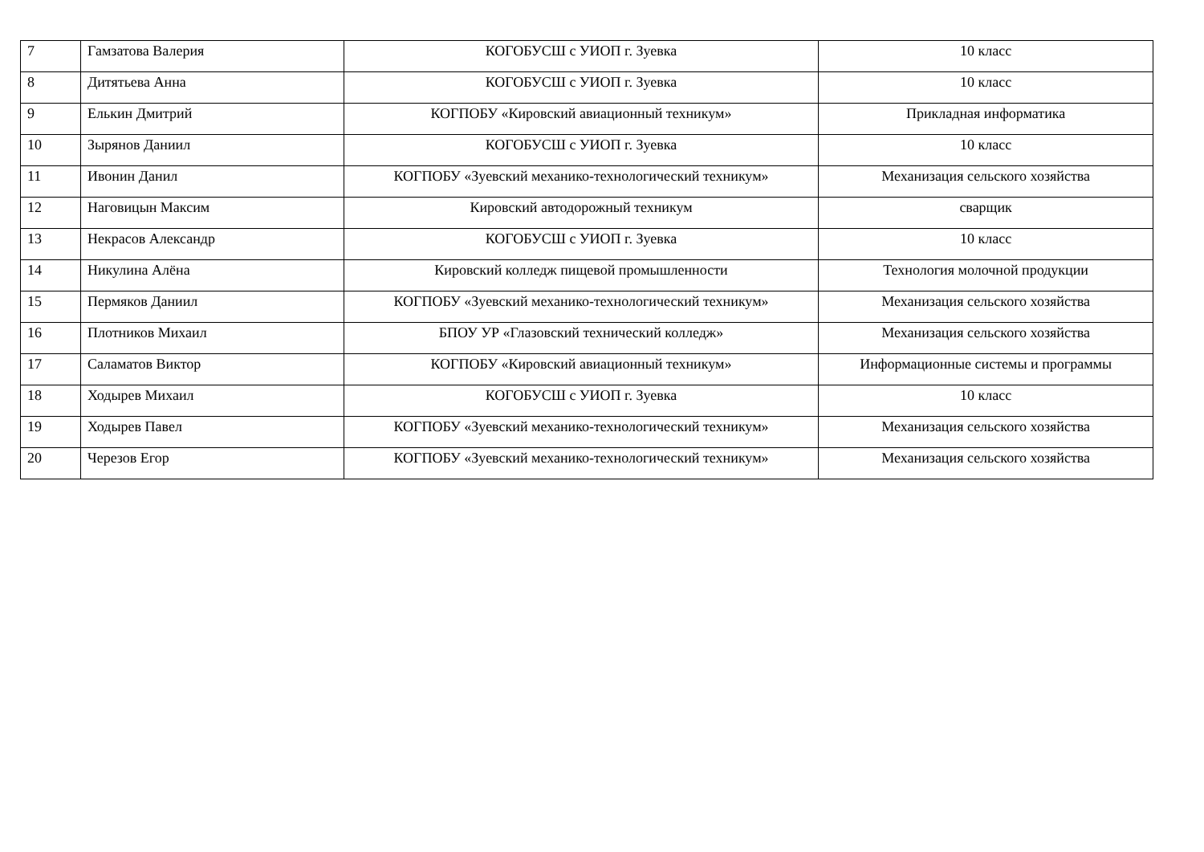| 7 | Гамзатова Валерия | КОГОБУСШ с УИОП г. Зуевка | 10 класс |
| 8 | Дитятьева Анна | КОГОБУСШ с УИОП г. Зуевка | 10 класс |
| 9 | Елькин Дмитрий | КОГПОБУ «Кировский авиационный техникум» | Прикладная информатика |
| 10 | Зырянов Даниил | КОГОБУСШ с УИОП г. Зуевка | 10 класс |
| 11 | Ивонин Данил | КОГПОБУ «Зуевский механико-технологический техникум» | Механизация сельского хозяйства |
| 12 | Наговицын Максим | Кировский автодорожный техникум | сварщик |
| 13 | Некрасов Александр | КОГОБУСШ с УИОП г. Зуевка | 10 класс |
| 14 | Никулина Алёна | Кировский колледж пищевой промышленности | Технология молочной продукции |
| 15 | Пермяков Даниил | КОГПОБУ «Зуевский механико-технологический техникум» | Механизация сельского хозяйства |
| 16 | Плотников Михаил | БПОУ УР «Глазовский технический колледж» | Механизация сельского хозяйства |
| 17 | Саламатов Виктор | КОГПОБУ «Кировский авиационный техникум» | Информационные системы и программы |
| 18 | Ходырев Михаил | КОГОБУСШ с УИОП г. Зуевка | 10 класс |
| 19 | Ходырев Павел | КОГПОБУ «Зуевский механико-технологический техникум» | Механизация сельского хозяйства |
| 20 | Черезов Егор | КОГПОБУ «Зуевский механико-технологический техникум» | Механизация сельского хозяйства |